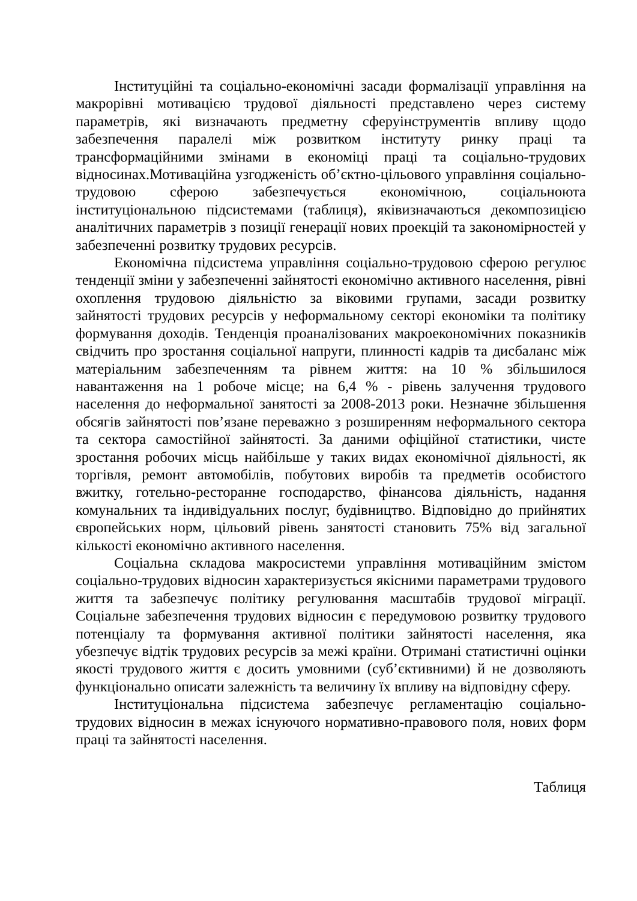Інституційні та соціально-економічні засади формалізації управління на макрорівні мотивацією трудової діяльності представлено через систему параметрів, які визначають предметну сферуінструментів впливу щодо забезпечення паралелі між розвитком інституту ринку праці та трансформаційними змінами в економіці праці та соціально-трудових відносинах.Мотиваційна узгодженість об’єктно-цільового управління соціально-трудовою сферою забезпечується економічною, соціальноюта інституціональною підсистемами (таблиця), яківизначаються декомпозицією аналітичних параметрів з позиції генерації нових проекцій та закономірностей у забезпеченні розвитку трудових ресурсів.
Економічна підсистема управління соціально-трудовою сферою регулює тенденції зміни у забезпеченні зайнятості економічно активного населення, рівні охоплення трудовою діяльністю за віковими групами, засади розвитку зайнятості трудових ресурсів у неформальному секторі економіки та політику формування доходів. Тенденція проаналізованих макроекономічних показників свідчить про зростання соціальної напруги, плинності кадрів та дисбаланс між матеріальним забезпеченням та рівнем життя: на 10 % збільшилося навантаження на 1 робоче місце; на 6,4 % - рівень залучення трудового населення до неформальної занятості за 2008-2013 роки. Незначне збільшення обсягів зайнятості пов’язане переважно з розширенням неформального сектора та сектора самостійної зайнятості. За даними офіційної статистики, чисте зростання робочих місць найбільше у таких видах економічної діяльності, як торгівля, ремонт автомобілів, побутових виробів та предметів особистого вжитку, готельно-ресторанне господарство, фінансова діяльність, надання комунальних та індивідуальних послуг, будівництво. Відповідно до прийнятих європейських норм, цільовий рівень занятості становить 75% від загальної кількості економічно активного населення.
Соціальна складова макросистеми управління мотиваційним змістом соціально-трудових відносин характеризується якісними параметрами трудового життя та забезпечує політику регулювання масштабів трудової міграції. Соціальне забезпечення трудових відносин є передумовою розвитку трудового потенціалу та формування активної політики зайнятості населення, яка убезпечує відтік трудових ресурсів за межі країни. Отримані статистичні оцінки якості трудового життя є досить умовними (суб’єктивними) й не дозволяють функціонально описати залежність та величину їх впливу на відповідну сферу.
Інституціональна підсистема забезпечує регламентацію соціально-трудових відносин в межах існуючого нормативно-правового поля, нових форм праці та зайнятості населення.
Таблиця